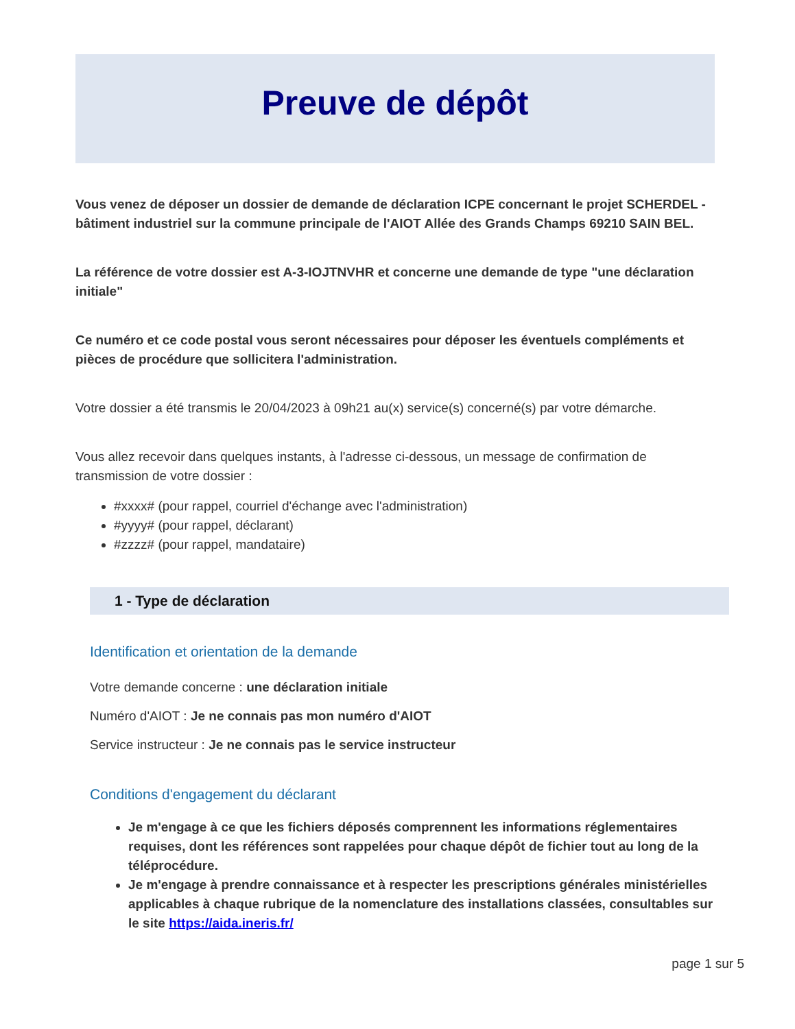Preuve de dépôt
Vous venez de déposer un dossier de demande de déclaration ICPE concernant le projet SCHERDEL - bâtiment industriel sur la commune principale de l'AIOT Allée des Grands Champs 69210 SAIN BEL.
La référence de votre dossier est A-3-IOJTNVHR et concerne une demande de type "une déclaration initiale"
Ce numéro et ce code postal vous seront nécessaires pour déposer les éventuels compléments et pièces de procédure que sollicitera l'administration.
Votre dossier a été transmis le 20/04/2023 à 09h21 au(x) service(s) concerné(s) par votre démarche.
Vous allez recevoir dans quelques instants, à l'adresse ci-dessous, un message de confirmation de transmission de votre dossier :
#xxxx# (pour rappel, courriel d'échange avec l'administration)
#yyyy# (pour rappel, déclarant)
#zzzz# (pour rappel, mandataire)
1 - Type de déclaration
Identification et orientation de la demande
Votre demande concerne : une déclaration initiale
Numéro d'AIOT : Je ne connais pas mon numéro d'AIOT
Service instructeur : Je ne connais pas le service instructeur
Conditions d'engagement du déclarant
Je m'engage à ce que les fichiers déposés comprennent les informations réglementaires requises, dont les références sont rappelées pour chaque dépôt de fichier tout au long de la téléprocédure.
Je m'engage à prendre connaissance et à respecter les prescriptions générales ministérielles applicables à chaque rubrique de la nomenclature des installations classées, consultables sur le site https://aida.ineris.fr/
page 1 sur 5